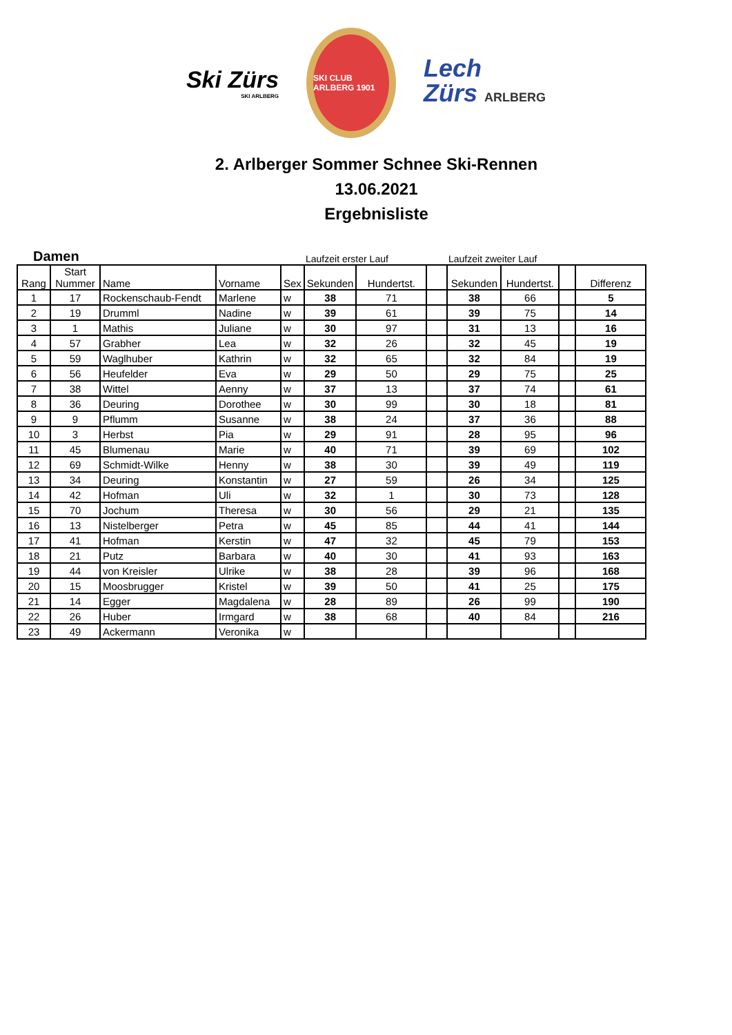Ski Zürs
SKI ARLBERG
SKI CLUB ARLBERG 1901
Lech
Zürs ARLBERG
2. Arlberger Sommer Schnee Ski-Rennen
13.06.2021
Ergebnisliste
Damen Laufzeit erster Lauf Laufzeit zweiter Lauf
| Rang | Start Nummer | Name | Vorname | Sex | Sekunden | Hundertst. | | Sekunden | Hundertst. | | Differenz |
| --- | --- | --- | --- | --- | --- | --- | --- | --- | --- | --- | --- |
| 1 | 17 | Rockenschaub-Fendt | Marlene | w | 38 | 71 | | 38 | 66 | | 5 |
| 2 | 19 | Drumml | Nadine | w | 39 | 61 | | 39 | 75 | | 14 |
| 3 | 1 | Mathis | Juliane | w | 30 | 97 | | 31 | 13 | | 16 |
| 4 | 57 | Grabher | Lea | w | 32 | 26 | | 32 | 45 | | 19 |
| 5 | 59 | Waglhuber | Kathrin | w | 32 | 65 | | 32 | 84 | | 19 |
| 6 | 56 | Heufelder | Eva | w | 29 | 50 | | 29 | 75 | | 25 |
| 7 | 38 | Wittel | Aenny | w | 37 | 13 | | 37 | 74 | | 61 |
| 8 | 36 | Deuring | Dorothee | w | 30 | 99 | | 30 | 18 | | 81 |
| 9 | 9 | Pflumm | Susanne | w | 38 | 24 | | 37 | 36 | | 88 |
| 10 | 3 | Herbst | Pia | w | 29 | 91 | | 28 | 95 | | 96 |
| 11 | 45 | Blumenau | Marie | w | 40 | 71 | | 39 | 69 | | 102 |
| 12 | 69 | Schmidt-Wilke | Henny | w | 38 | 30 | | 39 | 49 | | 119 |
| 13 | 34 | Deuring | Konstantin | w | 27 | 59 | | 26 | 34 | | 125 |
| 14 | 42 | Hofman | Uli | w | 32 | 1 | | 30 | 73 | | 128 |
| 15 | 70 | Jochum | Theresa | w | 30 | 56 | | 29 | 21 | | 135 |
| 16 | 13 | Nistelberger | Petra | w | 45 | 85 | | 44 | 41 | | 144 |
| 17 | 41 | Hofman | Kerstin | w | 47 | 32 | | 45 | 79 | | 153 |
| 18 | 21 | Putz | Barbara | w | 40 | 30 | | 41 | 93 | | 163 |
| 19 | 44 | von Kreisler | Ulrike | w | 38 | 28 | | 39 | 96 | | 168 |
| 20 | 15 | Moosbrugger | Kristel | w | 39 | 50 | | 41 | 25 | | 175 |
| 21 | 14 | Egger | Magdalena | w | 28 | 89 | | 26 | 99 | | 190 |
| 22 | 26 | Huber | Irmgard | w | 38 | 68 | | 40 | 84 | | 216 |
| 23 | 49 | Ackermann | Veronika | w | | | | | | | |